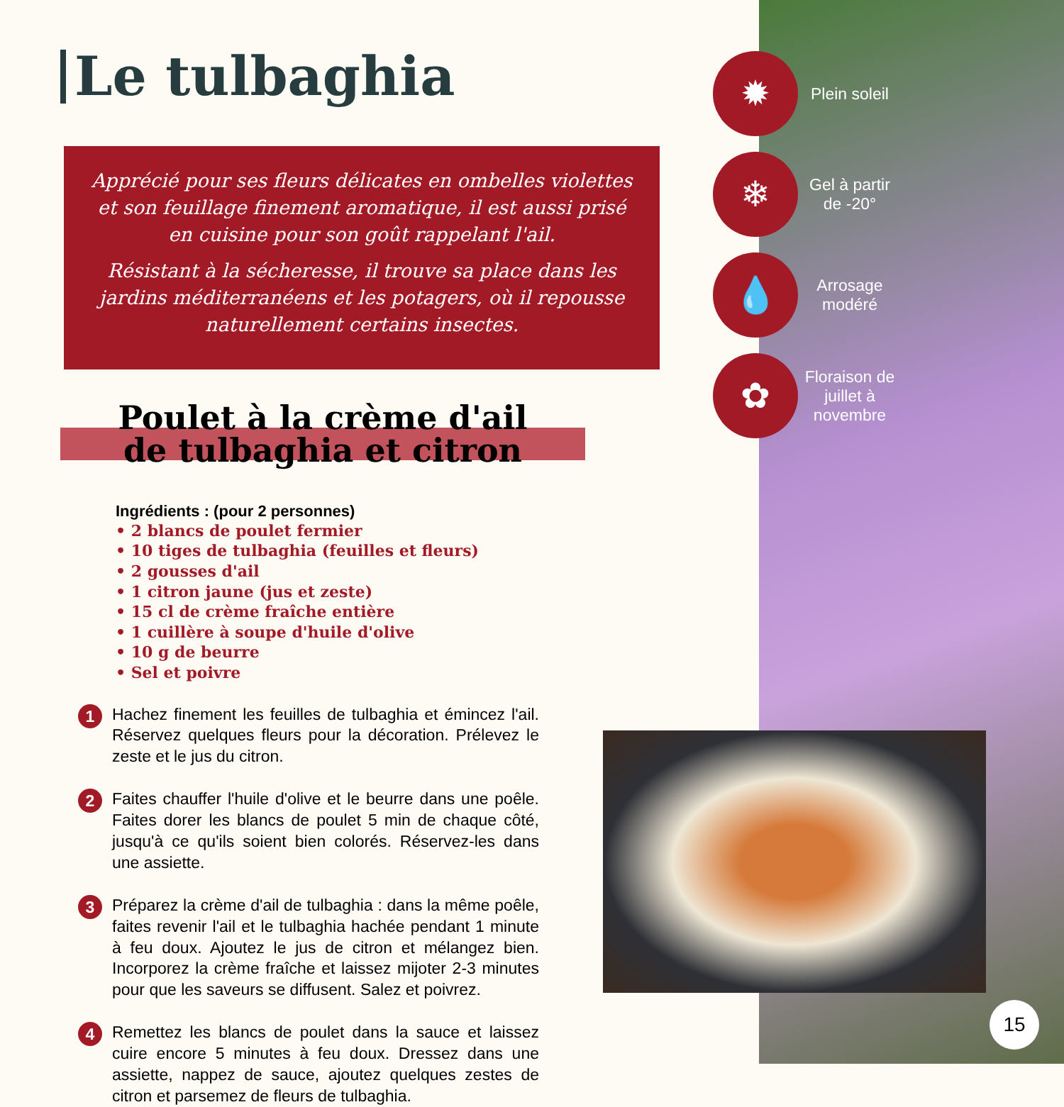Le tulbaghia
Apprécié pour ses fleurs délicates en ombelles violettes et son feuillage finement aromatique, il est aussi prisé en cuisine pour son goût rappelant l'ail.
Résistant à la sécheresse, il trouve sa place dans les jardins méditerranéens et les potagers, où il repousse naturellement certains insectes.
Poulet à la crème d'ail
de tulbaghia et citron
Ingrédients : (pour 2 personnes)
• 2 blancs de poulet fermier
• 10 tiges de tulbaghia (feuilles et fleurs)
• 2 gousses d'ail
• 1 citron jaune (jus et zeste)
• 15 cl de crème fraîche entière
• 1 cuillère à soupe d'huile d'olive
• 10 g de beurre
• Sel et poivre
1
Hachez finement les feuilles de tulbaghia et émincez l'ail. Réservez quelques fleurs pour la décoration. Prélevez le zeste et le jus du citron.
2
Faites chauffer l'huile d'olive et le beurre dans une poêle. Faites dorer les blancs de poulet 5 min de chaque côté, jusqu'à ce qu'ils soient bien colorés. Réservez-les dans une assiette.
3
Préparez la crème d'ail de tulbaghia : dans la même poêle, faites revenir l'ail et le tulbaghia hachée pendant 1 minute à feu doux. Ajoutez le jus de citron et mélangez bien. Incorporez la crème fraîche et laissez mijoter 2-3 minutes pour que les saveurs se diffusent. Salez et poivrez.
4
Remettez les blancs de poulet dans la sauce et laissez cuire encore 5 minutes à feu doux. Dressez dans une assiette, nappez de sauce, ajoutez quelques zestes de citron et parsemez de fleurs de tulbaghia.
✹
Plein soleil
❄
Gel à partir de -20°
💧
Arrosage modéré
✿
Floraison de juillet à novembre
15